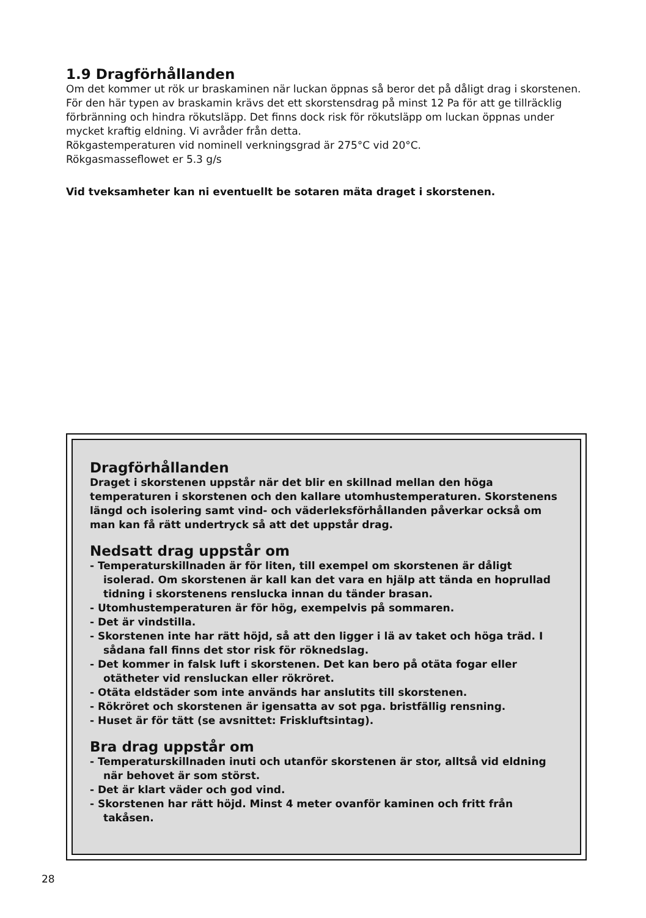1.9 Dragförhållanden
Om det kommer ut rök ur braskaminen när luckan öppnas så beror det på dåligt drag i skorstenen. För den här typen av braskamin krävs det ett skorstensdrag på minst 12 Pa för att ge tillräcklig förbränning och hindra rökutsläpp. Det finns dock risk för rökutsläpp om luckan öppnas under mycket kraftig eldning. Vi avråder från detta.
Rökgastemperaturen vid nominell verkningsgrad är 275°C vid 20°C.
Rökgasmasseflowet er 5.3 g/s
Vid tveksamheter kan ni eventuellt be sotaren mäta draget i skorstenen.
Dragförhållanden
Draget i skorstenen uppstår när det blir en skillnad mellan den höga temperaturen i skorstenen och den kallare utomhustemperaturen. Skorstenens längd och isolering samt vind- och väderleksförhållanden påverkar också om man kan få rätt undertryck så att det uppstår drag.
Nedsatt drag uppstår om
- Temperaturskillnaden är för liten, till exempel om skorstenen är dåligt isolerad. Om skorstenen är kall kan det vara en hjälp att tända en hoprullad tidning i skorstenens renslucka innan du tänder brasan.
- Utomhustemperaturen är för hög, exempelvis på sommaren.
- Det är vindstilla.
- Skorstenen inte har rätt höjd, så att den ligger i lä av taket och höga träd. I sådana fall finns det stor risk för röknedslag.
- Det kommer in falsk luft i skorstenen. Det kan bero på otäta fogar eller otätheter vid rensluckan eller rökröret.
- Otäta eldstäder som inte används har anslutits till skorstenen.
- Rökröret och skorstenen är igensatta av sot pga. bristfällig rensning.
- Huset är för tätt (se avsnittet: Friskluftsintag).
Bra drag uppstår om
- Temperaturskillnaden inuti och utanför skorstenen är stor, alltså vid eldning när behovet är som störst.
- Det är klart väder och god vind.
- Skorstenen har rätt höjd. Minst 4 meter ovanför kaminen och fritt från takåsen.
28